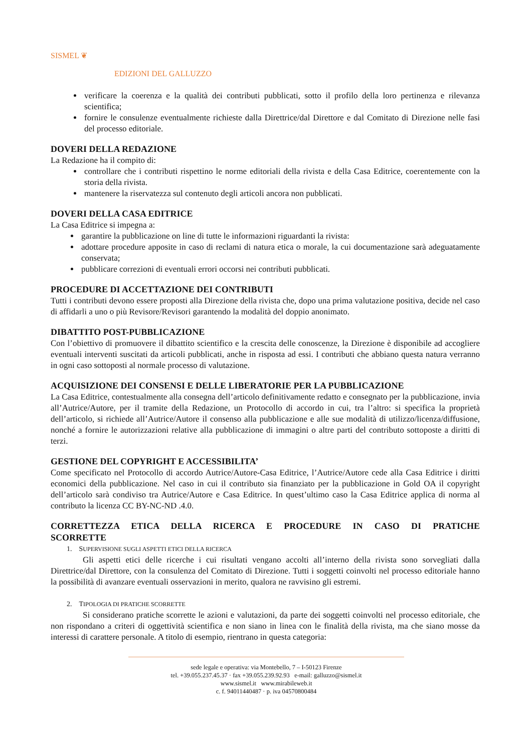SISMEL ❦
EDIZIONI DEL GALLUZZO
verificare la coerenza e la qualità dei contributi pubblicati, sotto il profilo della loro pertinenza e rilevanza scientifica;
fornire le consulenze eventualmente richieste dalla Direttrice/dal Direttore e dal Comitato di Direzione nelle fasi del processo editoriale.
DOVERI DELLA REDAZIONE
La Redazione ha il compito di:
controllare che i contributi rispettino le norme editoriali della rivista e della Casa Editrice, coerentemente con la storia della rivista.
mantenere la riservatezza sul contenuto degli articoli ancora non pubblicati.
DOVERI DELLA CASA EDITRICE
La Casa Editrice si impegna a:
garantire la pubblicazione on line di tutte le informazioni riguardanti la rivista:
adottare procedure apposite in caso di reclami di natura etica o morale, la cui documentazione sarà adeguatamente conservata;
pubblicare correzioni di eventuali errori occorsi nei contributi pubblicati.
PROCEDURE DI ACCETTAZIONE DEI CONTRIBUTI
Tutti i contributi devono essere proposti alla Direzione della rivista che, dopo una prima valutazione positiva, decide nel caso di affidarli a uno o più Revisore/Revisori garantendo la modalità del doppio anonimato.
DIBATTITO POST-PUBBLICAZIONE
Con l’obiettivo di promuovere il dibattito scientifico e la crescita delle conoscenze, la Direzione è disponibile ad accogliere eventuali interventi suscitati da articoli pubblicati, anche in risposta ad essi. I contributi che abbiano questa natura verranno in ogni caso sottoposti al normale processo di valutazione.
ACQUISIZIONE DEI CONSENSI E DELLE LIBERATORIE PER LA PUBBLICAZIONE
La Casa Editrice, contestualmente alla consegna dell’articolo definitivamente redatto e consegnato per la pubblicazione, invia all’Autrice/Autore, per il tramite della Redazione, un Protocollo di accordo in cui, tra l’altro: si specifica la proprietà dell’articolo, si richiede all’Autrice/Autore il consenso alla pubblicazione e alle sue modalità di utilizzo/licenza/diffusione, nonché a fornire le autorizzazioni relative alla pubblicazione di immagini o altre parti del contributo sottoposte a diritti di terzi.
GESTIONE DEL COPYRIGHT E ACCESSIBILITA’
Come specificato nel Protocollo di accordo Autrice/Autore-Casa Editrice, l’Autrice/Autore cede alla Casa Editrice i diritti economici della pubblicazione. Nel caso in cui il contributo sia finanziato per la pubblicazione in Gold OA il copyright dell’articolo sarà condiviso tra Autrice/Autore e Casa Editrice. In quest’ultimo caso la Casa Editrice applica di norma al contributo la licenza CC BY-NC-ND .4.0.
CORRETTEZZA ETICA DELLA RICERCA E PROCEDURE IN CASO DI PRATICHE SCORRETTE
1. SUPERVISIONE SUGLI ASPETTI ETICI DELLA RICERCA
Gli aspetti etici delle ricerche i cui risultati vengano accolti all’interno della rivista sono sorvegliati dalla Direttrice/dal Direttore, con la consulenza del Comitato di Direzione. Tutti i soggetti coinvolti nel processo editoriale hanno la possibilità di avanzare eventuali osservazioni in merito, qualora ne ravvisino gli estremi.
2. TIPOLOGIA DI PRATICHE SCORRETTE
Si considerano pratiche scorrette le azioni e valutazioni, da parte dei soggetti coinvolti nel processo editoriale, che non rispondano a criteri di oggettività scientifica e non siano in linea con le finalità della rivista, ma che siano mosse da interessi di carattere personale. A titolo di esempio, rientrano in questa categoria:
sede legale e operativa: via Montebello, 7 – I-50123 Firenze
tel. +39.055.237.45.37 · fax +39.055.239.92.93 e-mail: galluzzo@sismel.it
www.sismel.it www.mirabileweb.it
c. f. 94011440487 · p. iva 04570800484